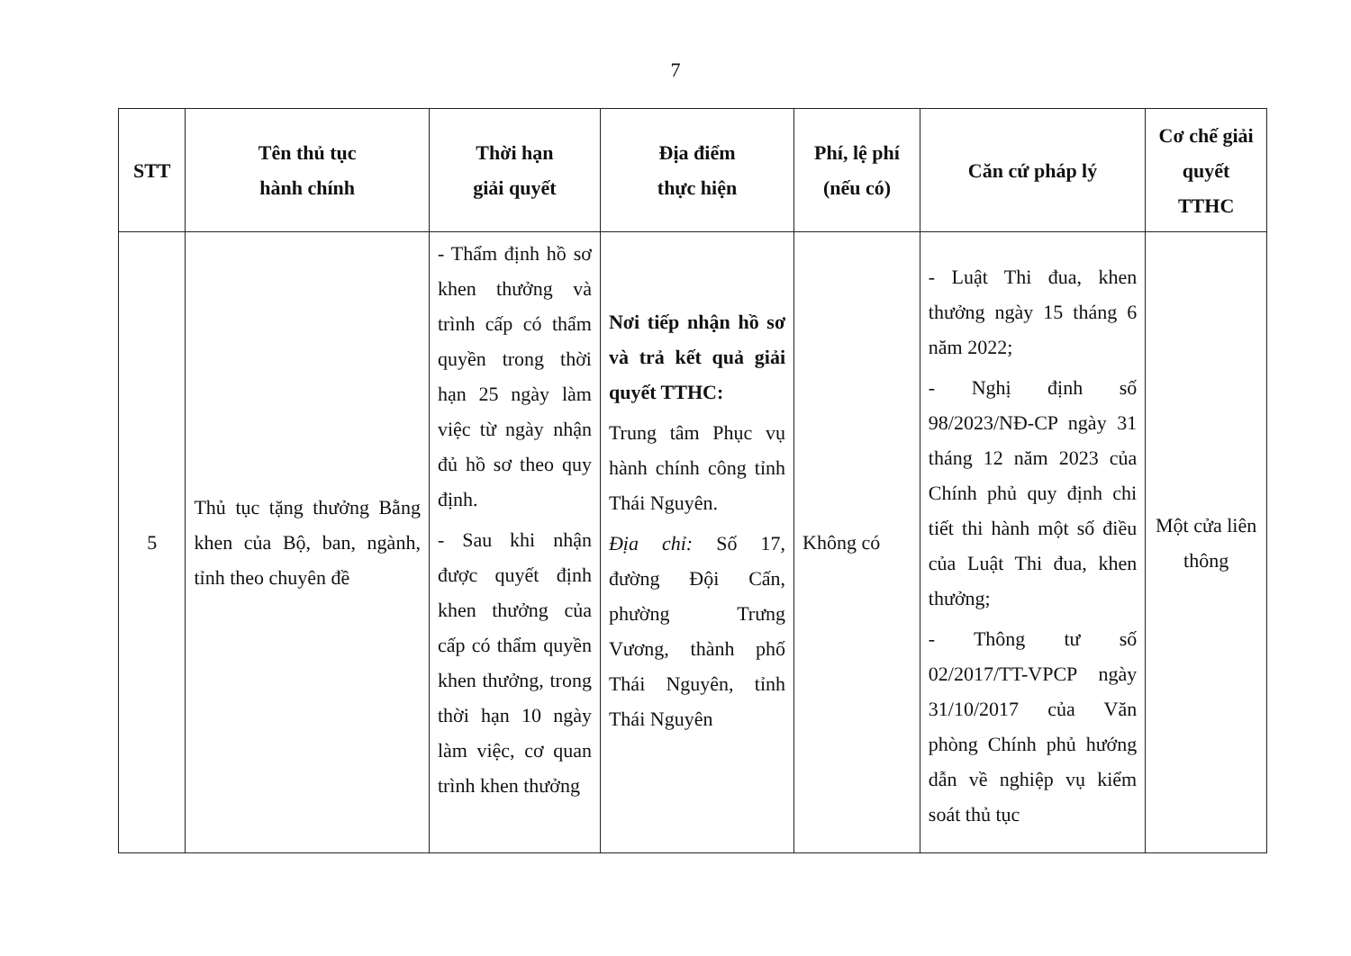7
| STT | Tên thủ tục hành chính | Thời hạn giải quyết | Địa điểm thực hiện | Phí, lệ phí (nếu có) | Căn cứ pháp lý | Cơ chế giải quyết TTHC |
| --- | --- | --- | --- | --- | --- | --- |
| 5 | Thủ tục tặng thưởng Bằng khen của Bộ, ban, ngành, tỉnh theo chuyên đề | - Thẩm định hồ sơ khen thưởng và trình cấp có thẩm quyền trong thời hạn 25 ngày làm việc từ ngày nhận đủ hồ sơ theo quy định. - Sau khi nhận được quyết định khen thưởng của cấp có thẩm quyền khen thưởng, trong thời hạn 10 ngày làm việc, cơ quan trình khen thưởng | Nơi tiếp nhận hồ sơ và trả kết quả giải quyết TTHC: Trung tâm Phục vụ hành chính công tỉnh Thái Nguyên. Địa chỉ: Số 17, đường Đội Cấn, phường Trưng Vương, thành phố Thái Nguyên, tỉnh Thái Nguyên | Không có | - Luật Thi đua, khen thưởng ngày 15 tháng 6 năm 2022; - Nghị định số 98/2023/NĐ-CP ngày 31 tháng 12 năm 2023 của Chính phủ quy định chi tiết thi hành một số điều của Luật Thi đua, khen thưởng; - Thông tư số 02/2017/TT-VPCP ngày 31/10/2017 của Văn phòng Chính phủ hướng dẫn về nghiệp vụ kiểm soát thủ tục | Một cửa liên thông |